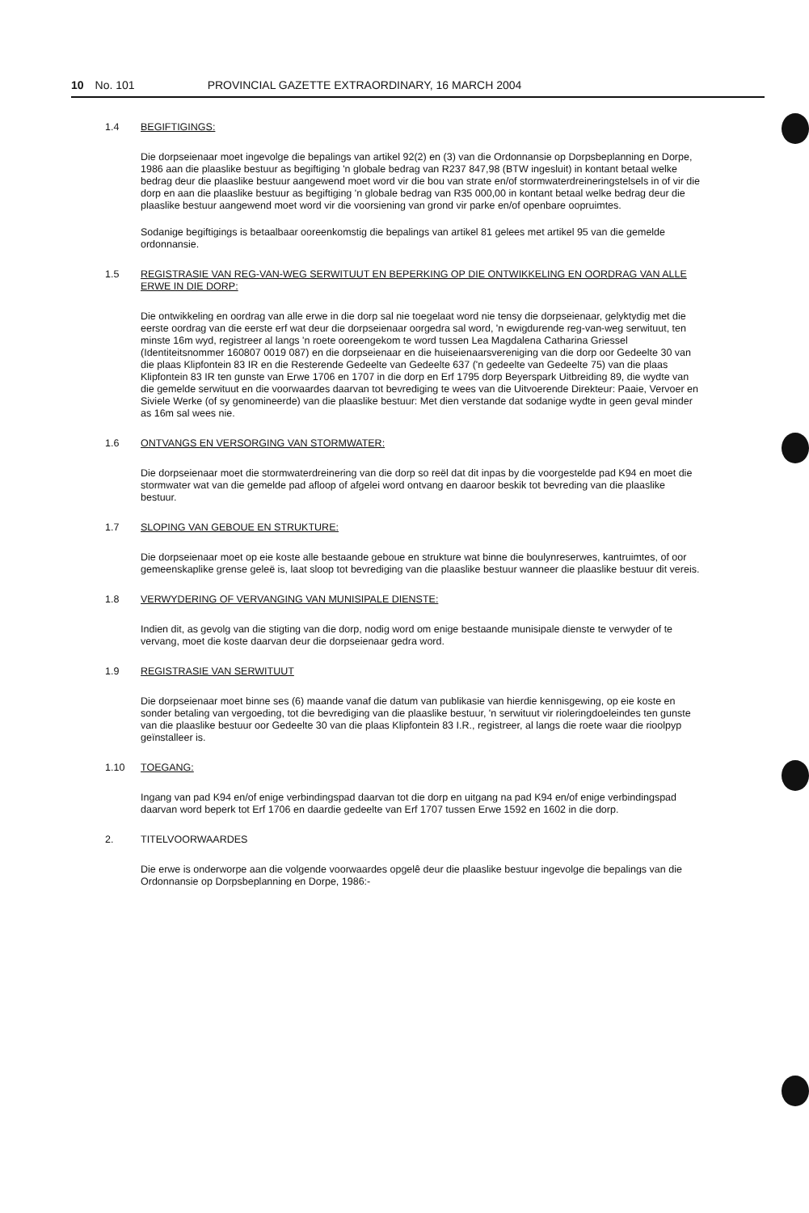10 No. 101 PROVINCIAL GAZETTE EXTRAORDINARY, 16 MARCH 2004
1.4 BEGIFTIGINGS:
Die dorpseienaar moet ingevolge die bepalings van artikel 92(2) en (3) van die Ordonnansie op Dorpsbeplanning en Dorpe, 1986 aan die plaaslike bestuur as begiftiging 'n globale bedrag van R237 847,98 (BTW ingesluit) in kontant betaal welke bedrag deur die plaaslike bestuur aangewend moet word vir die bou van strate en/of stormwaterdreineringstelsels in of vir die dorp en aan die plaaslike bestuur as begiftiging 'n globale bedrag van R35 000,00 in kontant betaal welke bedrag deur die plaaslike bestuur aangewend moet word vir die voorsiening van grond vir parke en/of openbare oopruimtes.
Sodanige begiftigings is betaalbaar ooreenkomstig die bepalings van artikel 81 gelees met artikel 95 van die gemelde ordonnansie.
1.5 REGISTRASIE VAN REG-VAN-WEG SERWITUUT EN BEPERKING OP DIE ONTWIKKELING EN OORDRAG VAN ALLE ERWE IN DIE DORP:
Die ontwikkeling en oordrag van alle erwe in die dorp sal nie toegelaat word nie tensy die dorpseienaar, gelyktydig met die eerste oordrag van die eerste erf wat deur die dorpseienaar oorgedra sal word, 'n ewigdurende reg-van-weg serwituut, ten minste 16m wyd, registreer al langs 'n roete ooreengekom te word tussen Lea Magdalena Catharina Griessel (Identiteitsnommer 160807 0019 087) en die dorpseienaar en die huiseienaarsvereniging van die dorp oor Gedeelte 30 van die plaas Klipfontein 83 IR en die Resterende Gedeelte van Gedeelte 637 ('n gedeelte van Gedeelte 75) van die plaas Klipfontein 83 IR ten gunste van Erwe 1706 en 1707 in die dorp en Erf 1795 dorp Beyerspark Uitbreiding 89, die wydte van die gemelde serwituut en die voorwaardes daarvan tot bevrediging te wees van die Uitvoerende Direkteur: Paaie, Vervoer en Siviele Werke (of sy genomineerde) van die plaaslike bestuur: Met dien verstande dat sodanige wydte in geen geval minder as 16m sal wees nie.
1.6 ONTVANGS EN VERSORGING VAN STORMWATER:
Die dorpseienaar moet die stormwaterdreinering van die dorp so reël dat dit inpas by die voorgestelde pad K94 en moet die stormwater wat van die gemelde pad afloop of afgelei word ontvang en daaroor beskik tot bevreding van die plaaslike bestuur.
1.7 SLOPING VAN GEBOUE EN STRUKTURE:
Die dorpseienaar moet op eie koste alle bestaande geboue en strukture wat binne die boulynreserwes, kantruimtes, of oor gemeenskaplike grense geleë is, laat sloop tot bevrediging van die plaaslike bestuur wanneer die plaaslike bestuur dit vereis.
1.8 VERWYDERING OF VERVANGING VAN MUNISIPALE DIENSTE:
Indien dit, as gevolg van die stigting van die dorp, nodig word om enige bestaande munisipale dienste te verwyder of te vervang, moet die koste daarvan deur die dorpseienaar gedra word.
1.9 REGISTRASIE VAN SERWITUUT
Die dorpseienaar moet binne ses (6) maande vanaf die datum van publikasie van hierdie kennisgewing, op eie koste en sonder betaling van vergoeding, tot die bevrediging van die plaaslike bestuur, 'n serwituut vir rioleringdoeleindes ten gunste van die plaaslike bestuur oor Gedeelte 30 van die plaas Klipfontein 83 I.R., registreer, al langs die roete waar die rioolpyp geïnstalleer is.
1.10 TOEGANG:
Ingang van pad K94 en/of enige verbindingspad daarvan tot die dorp en uitgang na pad K94 en/of enige verbindingspad daarvan word beperk tot Erf 1706 en daardie gedeelte van Erf 1707 tussen Erwe 1592 en 1602 in die dorp.
2. TITELVOORWAARDES
Die erwe is onderworpe aan die volgende voorwaardes opgelê deur die plaaslike bestuur ingevolge die bepalings van die Ordonnansie op Dorpsbeplanning en Dorpe, 1986:-